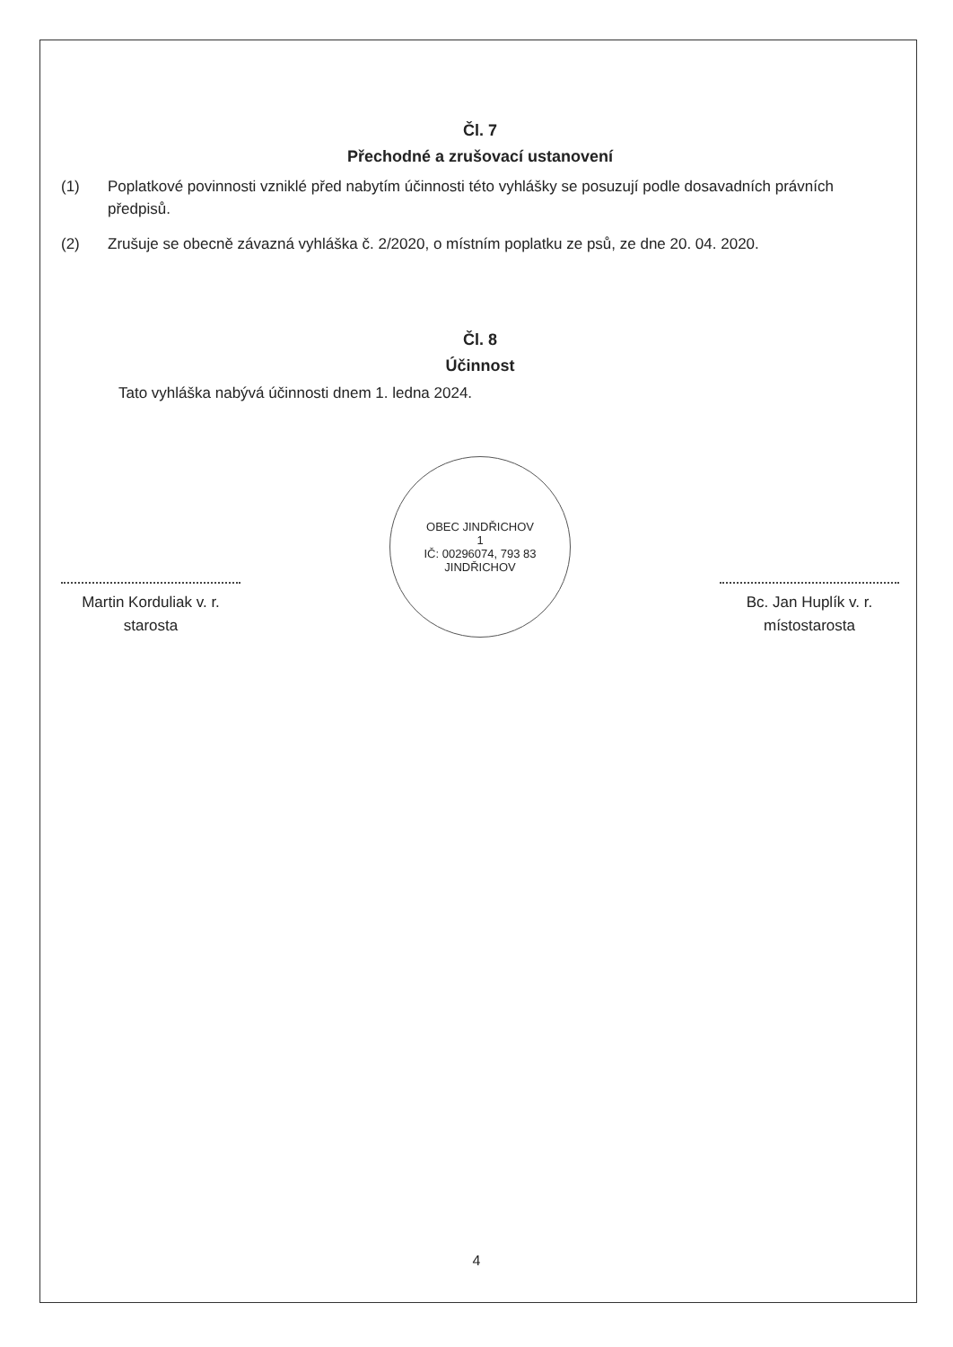Čl. 7
Přechodné a zrušovací ustanovení
(1) Poplatkové povinnosti vzniklé před nabytím účinnosti této vyhlášky se posuzují podle dosavadních právních předpisů.
(2) Zrušuje se obecně závazná vyhláška č. 2/2020, o místním poplatku ze psů, ze dne 20. 04. 2020.
Čl. 8
Účinnost
Tato vyhláška nabývá účinnosti dnem 1. ledna 2024.
Martin Korduliak v. r.
starosta
OBEC JINDŘICHOV
1
IČ: 00296074, 793 83 JINDŘICHOV
Bc. Jan Huplík v. r.
místostarosta
4